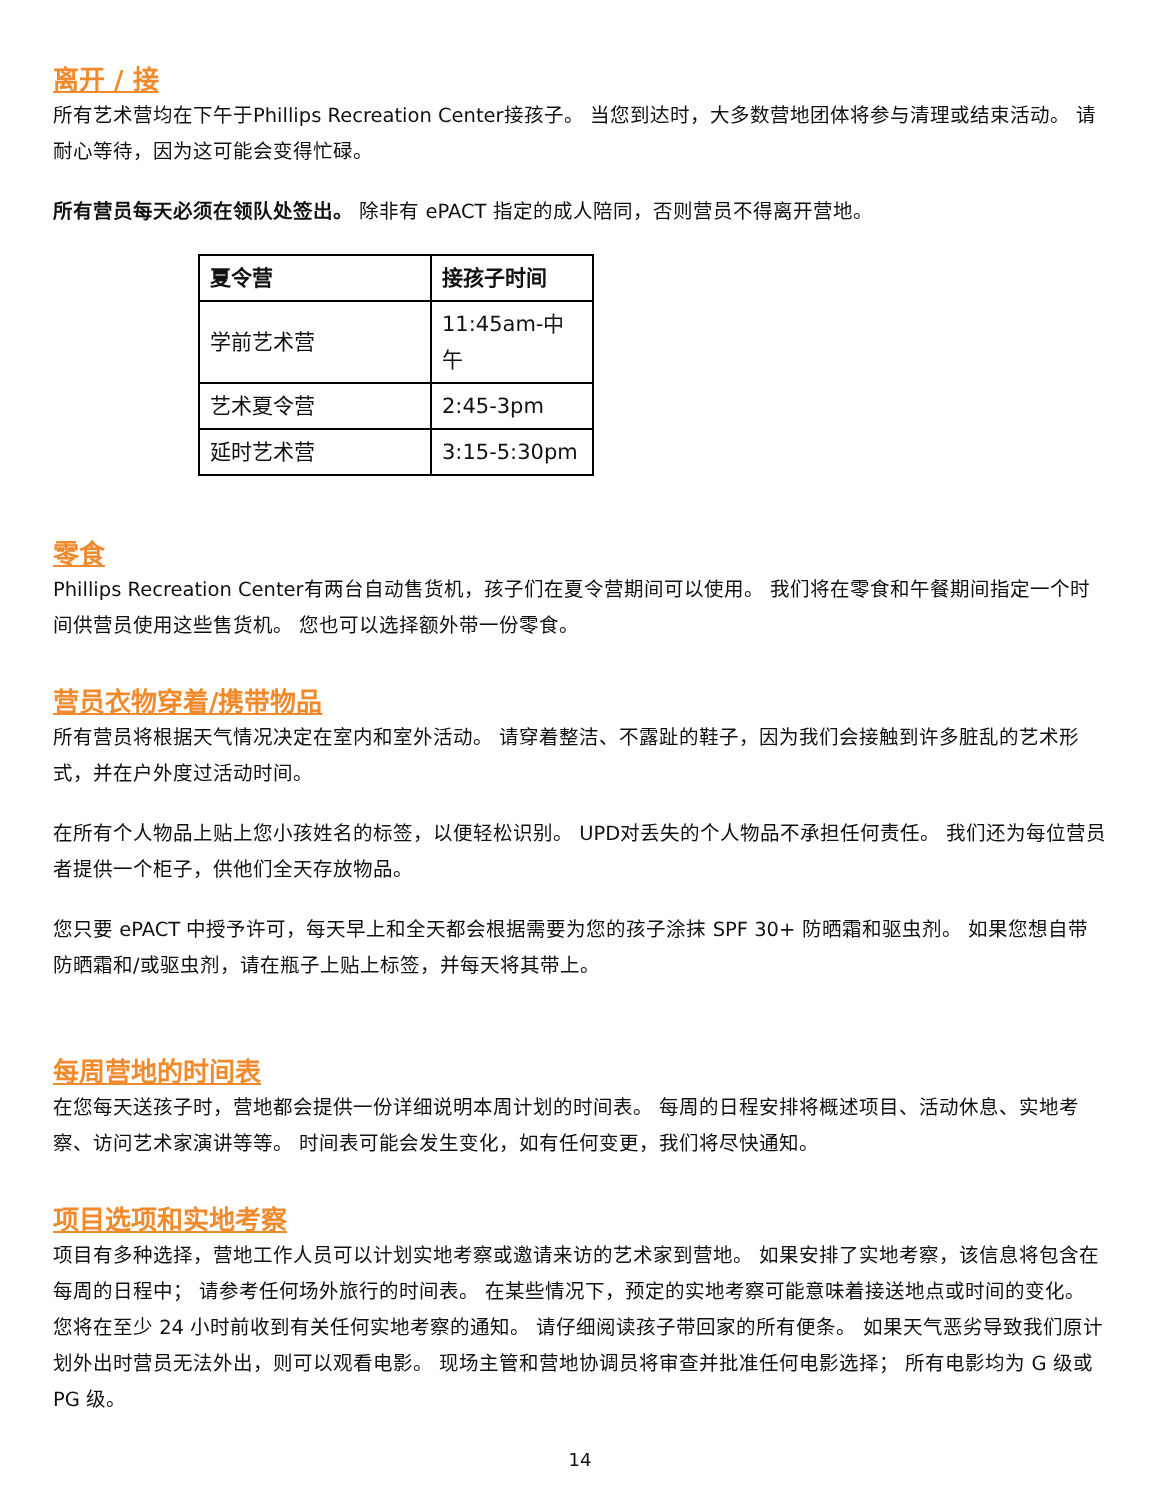离开 / 接
所有艺术营均在下午于Phillips Recreation Center接孩子。 当您到达时，大多数营地团体将参与清理或结束活动。 请耐心等待，因为这可能会变得忙碌。
所有营员每天必须在领队处签出。 除非有 ePACT 指定的成人陪同，否则营员不得离开营地。
| 夏令营 | 接孩子时间 |
| --- | --- |
| 学前艺术营 | 11:45am-中午 |
| 艺术夏令营 | 2:45-3pm |
| 延时艺术营 | 3:15-5:30pm |
零食
Phillips Recreation Center有两台自动售货机，孩子们在夏令营期间可以使用。 我们将在零食和午餐期间指定一个时间供营员使用这些售货机。 您也可以选择额外带一份零食。
营员衣物穿着/携带物品
所有营员将根据天气情况决定在室内和室外活动。 请穿着整洁、不露趾的鞋子，因为我们会接触到许多脏乱的艺术形式，并在户外度过活动时间。
在所有个人物品上贴上您小孩姓名的标签，以便轻松识别。 UPD对丢失的个人物品不承担任何责任。 我们还为每位营员者提供一个柜子，供他们全天存放物品。
您只要 ePACT 中授予许可，每天早上和全天都会根据需要为您的孩子涂抹 SPF 30+ 防晒霜和驱虫剂。 如果您想自带防晒霜和/或驱虫剂，请在瓶子上贴上标签，并每天将其带上。
每周营地的时间表
在您每天送孩子时，营地都会提供一份详细说明本周计划的时间表。 每周的日程安排将概述项目、活动休息、实地考察、访问艺术家演讲等等。 时间表可能会发生变化，如有任何变更，我们将尽快通知。
项目选项和实地考察
项目有多种选择，营地工作人员可以计划实地考察或邀请来访的艺术家到营地。 如果安排了实地考察，该信息将包含在每周的日程中； 请参考任何场外旅行的时间表。 在某些情况下，预定的实地考察可能意味着接送地点或时间的变化。 您将在至少 24 小时前收到有关任何实地考察的通知。 请仔细阅读孩子带回家的所有便条。 如果天气恶劣导致我们原计划外出时营员无法外出，则可以观看电影。 现场主管和营地协调员将审查并批准任何电影选择； 所有电影均为 G 级或 PG 级。
14